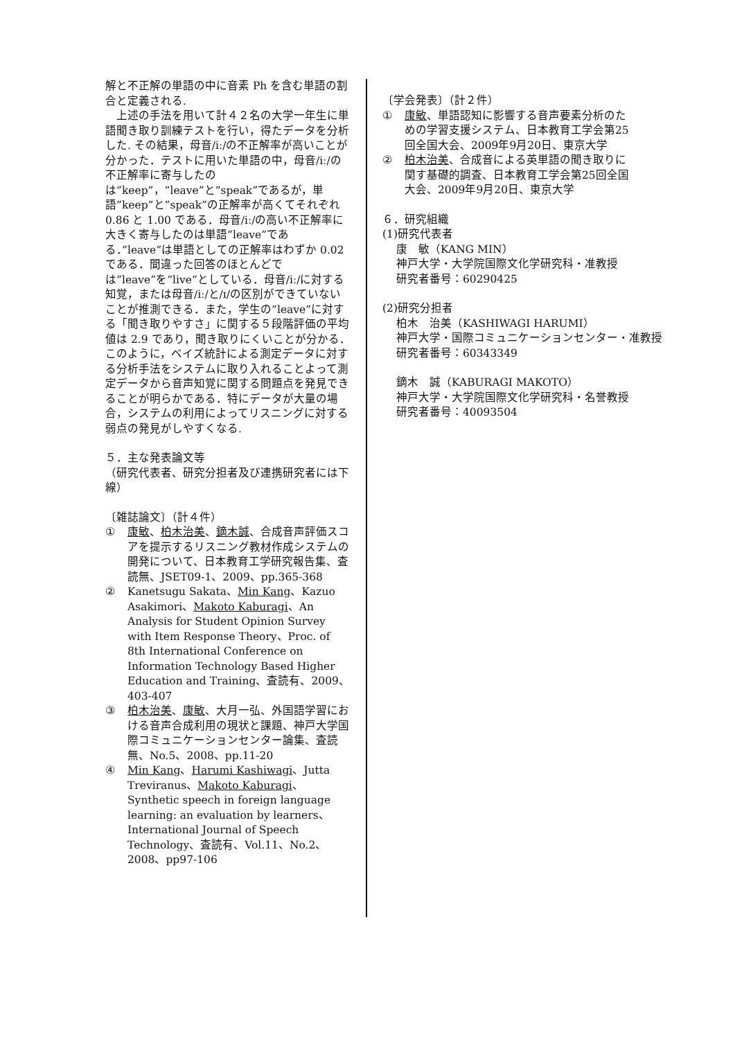解と不正解の単語の中に音素 Ph を含む単語の割合と定義される.
上述の手法を用いて計４２名の大学一年生に単語聞き取り訓練テストを行い，得たデータを分析した. その結果，母音/iː/の不正解率が高いことが分かった．テストに用いた単語の中，母音/iː/の不正解率に寄与したのは”keep”，”leave”と”speak”であるが，単語”keep”と”speak”の正解率が高くてそれぞれ 0.86 と 1.00 である．母音/iː/の高い不正解率に大きく寄与したのは単語”leave”である．”leave”は単語としての正解率はわずか 0.02 である．間違った回答のほとんどでは”leave”を”live”としている．母音/iː/に対する知覚，または母音/iː/と/ɪ/の区別ができていないことが推測できる．また，学生の”leave”に対する「聞き取りやすさ」に関する５段階評価の平均値は 2.9 であり，聞き取りにくいことが分かる．このように，ベイズ統計による測定データに対する分析手法をシステムに取り入れることよって測定データから音声知覚に関する問題点を発見できることが明らかである．特にデータが大量の場合，システムの利用によってリスニングに対する弱点の発見がしやすくなる.
５．主な発表論文等
（研究代表者、研究分担者及び連携研究者には下線）
〔雑誌論文〕（計４件）
① 康敏、柏木治美、鏑木誠、合成音声評価スコアを提示するリスニング教材作成システムの開発について、日本教育工学研究報告集、査読無、JSET09-1、2009、pp.365-368
② Kanetsugu Sakata、Min Kang、Kazuo Asakimori、Makoto Kaburagi、An Analysis for Student Opinion Survey with Item Response Theory、Proc. of 8th International Conference on Information Technology Based Higher Education and Training、査読有、2009、403-407
③ 柏木治美、康敏、大月一弘、外国語学習における音声合成利用の現状と課題、神戸大学国際コミュニケーションセンター論集、査読無、No.5、2008、pp.11-20
④ Min Kang、Harumi Kashiwagi、Jutta Treviranus、Makoto Kaburagi、Synthetic speech in foreign language learning: an evaluation by learners、International Journal of Speech Technology、査読有、Vol.11、No.2、2008、pp97-106
〔学会発表〕（計２件）
① 康敏、単語認知に影響する音声要素分析のための学習支援システム、日本教育工学会第25回全国大会、2009年9月20日、東京大学
② 柏木治美、合成音による英単語の聞き取りに関す基礎的調査、日本教育工学会第25回全国大会、2009年9月20日、東京大学
６．研究組織
(1)研究代表者
康　敏（KANG MIN）
神戸大学・大学院国際文化学研究科・准教授
研究者番号：60290425
(2)研究分担者
柏木　治美（KASHIWAGI HARUMI）
神戸大学・国際コミュニケーションセンター・准教授
研究者番号：60343349
鏑木　誠（KABURAGI MAKOTO）
神戸大学・大学院国際文化学研究科・名誉教授
研究者番号：40093504